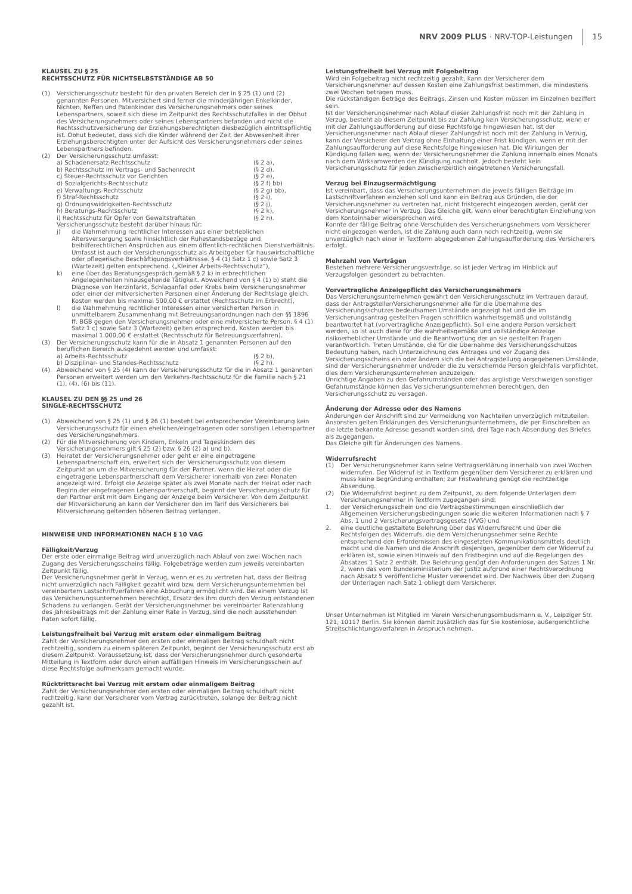NRV 2009 PLUS · NRV-TOP-Leistungen 15
KLAUSEL ZU § 25
RECHTSSCHUTZ FÜR NICHTSELBSTSTÄNDIGE AB 50
(1) Versicherungsschutz besteht für den privaten Bereich der in § 25 (1) und (2) genannten Personen. Mitversichert sind ferner die minderjährigen Enkelkinder, Nichten, Neffen und Patenkinder des Versicherungsnehmers oder seines Lebenspartners, soweit sich diese im Zeitpunkt des Rechtsschutzfalles in der Obhut des Versicherungsnehmers oder seines Lebenspartners befanden und nicht die Rechtsschutzversicherung der Erziehungsberechtigten diesbezüglich eintrittspflichtig ist. Obhut bedeutet, dass sich die Kinder während der Zeit der Abwesenheit ihrer Erziehungsberechtigten unter der Aufsicht des Versicherungsnehmers oder seines Lebenspartners befinden.
(2) Der Versicherungsschutz umfasst:
a) Schadenersatz-Rechtsschutz (§ 2 a),
b) Rechtsschutz im Vertrags- und Sachenrecht (§ 2 d).
c) Steuer-Rechtsschutz vor Gerichten (§ 2 e),
d) Sozialgerichts-Rechtsschutz (§ 2 f) bb)
e) Verwaltungs-Rechtsschutz (§ 2 g) bb),
f) Straf-Rechtsschutz (§ 2 i),
g) Ordnungswidrigkeiten-Rechtsschutz (§ 2 j),
h) Beratungs-Rechtsschutz (§ 2 k),
i) Rechtsschutz für Opfer von Gewaltstraftaten (§ 2 n).
Versicherungsschutz besteht darüber hinaus für:
j) die Wahrnehmung rechtlicher Interessen aus einer betrieblichen Altersversorgung sowie hinsichtlich der Ruhestandsbezüge und beihilferechtlichen Ansprüchen aus einem öffentlich-rechtlichen Dienstverhältnis. Umfasst ist auch der Versicherungsschutz als Arbeitgeber für hauswirtschaftliche oder pflegerische Beschäftigungsverhältnisse. § 4 (1) Satz 1 c) sowie Satz 3 (Wartezeit) gelten entsprechend. („Kleiner Arbeits-Rechtsschutz“),
k) eine über das Beratungsgespräch gemäß § 2 k) in erbrechtlichen Angelegenheiten hinausgehende Tätigkeit. Abweichend von § 4 (1) b) steht die Diagnose von Herzinfarkt, Schlaganfall oder Krebs beim Versicherungsnehmer oder einer der mitversicherten Personen einer Änderung der Rechtslage gleich. Kosten werden bis maximal 500,00 € erstattet (Rechtsschutz im Erbrecht),
l) die Wahrnehmung rechtlicher Interessen einer versicherten Person in unmittelbarem Zusammenhang mit Betreuungsanordnungen nach den §§ 1896 ff. BGB gegen den Versicherungsnehmer oder eine mitversicherte Person. § 4 (1) Satz 1 c) sowie Satz 3 (Wartezeit) gelten entsprechend. Kosten werden bis maximal 1.000,00 € erstattet (Rechtsschutz für Betreuungsverfahren).
(3) Der Versicherungsschutz kann für die in Absatz 1 genannten Personen auf den beruflichen Bereich ausgedehnt werden und umfasst:
a) Arbeits-Rechtsschutz (§ 2 b),
b) Disziplinar- und Standes-Rechtsschutz (§ 2 h).
(4) Abweichend von § 25 (4) kann der Versicherungsschutz für die in Absatz 1 genannten Personen erweitert werden um den Verkehrs-Rechtsschutz für die Familie nach § 21 (1), (4), (6) bis (11).
KLAUSEL ZU DEN §§ 25 und 26
SINGLE-RECHTSSCHUTZ
(1) Abweichend von § 25 (1) und § 26 (1) besteht bei entsprechender Vereinbarung kein Versicherungsschutz für einen ehelichen/eingetragenen oder sonstigen Lebenspartner des Versicherungsnehmers.
(2) Für die Mitversicherung von Kindern, Enkeln und Tageskindern des Versicherungsnehmers gilt § 25 (2) bzw. § 26 (2) a) und b).
(3) Heiratet der Versicherungsnehmer oder geht er eine eingetragene Lebenspartnerschaft ein, erweitert sich der Versicherungsschutz von diesem Zeitpunkt an um die Mitversicherung für den Partner, wenn die Heirat oder die eingetragene Lebenspartnerschaft dem Versicherer innerhalb von zwei Monaten angezeigt wird. Erfolgt die Anzeige später als zwei Monate nach der Heirat oder nach Beginn der eingetragenen Lebenspartnerschaft, beginnt der Versicherungsschutz für den Partner erst mit dem Eingang der Anzeige beim Versicherer. Von dem Zeitpunkt der Mitversicherung an kann der Versicherer den im Tarif des Versicherers bei Mitversicherung geltenden höheren Beitrag verlangen.
HINWEISE UND INFORMATIONEN NACH § 10 VAG
Fälligkeit/Verzug
Der erste oder einmalige Beitrag wird unverzüglich nach Ablauf von zwei Wochen nach Zugang des Versicherungsscheins fällig. Folgebeträge werden zum jeweils vereinbarten Zeitpunkt fällig.
Der Versicherungsnehmer gerät in Verzug, wenn er es zu vertreten hat, dass der Beitrag nicht unverzüglich nach Fälligkeit gezahlt wird bzw. dem Versicherungsunternehmen bei vereinbartem Lastschriftverfahren eine Abbuchung ermöglicht wird. Bei einem Verzug ist das Versicherungsunternehmen berechtigt, Ersatz des ihm durch den Verzug entstandenen Schadens zu verlangen. Gerät der Versicherungsnehmer bei vereinbarter Ratenzahlung des Jahresbeitrags mit der Zahlung einer Rate in Verzug, sind die noch ausstehenden Raten sofort fällig.
Leistungsfreiheit bei Verzug mit erstem oder einmaligem Beitrag
Zahlt der Versicherungsnehmer den ersten oder einmaligen Beitrag schuldhaft nicht rechtzeitig, sondern zu einem späteren Zeitpunkt, beginnt der Versicherungsschutz erst ab diesem Zeitpunkt. Voraussetzung ist, dass der Versicherungsnehmer durch gesonderte Mitteilung in Textform oder durch einen auffälligen Hinweis im Versicherungsschein auf diese Rechtsfolge aufmerksam gemacht wurde.
Rücktrittsrecht bei Verzug mit erstem oder einmaligem Beitrag
Zahlt der Versicherungsnehmer den ersten oder einmaligen Beitrag schuldhaft nicht rechtzeitig, kann der Versicherer vom Vertrag zurücktreten, solange der Beitrag nicht gezahlt ist.
Leistungsfreiheit bei Verzug mit Folgebeitrag
Wird ein Folgebeitrag nicht rechtzeitig gezahlt, kann der Versicherer dem Versicherungsnehmer auf dessen Kosten eine Zahlungsfrist bestimmen, die mindestens zwei Wochen betragen muss.
Die rückständigen Beträge des Beitrags, Zinsen und Kosten müssen im Einzelnen beziffert sein.
Ist der Versicherungsnehmer nach Ablauf dieser Zahlungsfrist noch mit der Zahlung in Verzug, besteht ab diesem Zeitpunkt bis zur Zahlung kein Versicherungsschutz, wenn er mit der Zahlungsaufforderung auf diese Rechtsfolge hingewiesen hat. Ist der Versicherungsnehmer nach Ablauf dieser Zahlungsfrist noch mit der Zahlung in Verzug, kann der Versicherer den Vertrag ohne Einhaltung einer Frist kündigen, wenn er mit der Zahlungsaufforderung auf diese Rechtsfolge hingewiesen hat. Die Wirkungen der Kündigung fallen weg, wenn der Versicherungsnehmer die Zahlung innerhalb eines Monats nach dem Wirksamwerden der Kündigung nachholt. Jedoch besteht kein Versicherungsschutz für jeden zwischenzeitlich eingetretenen Versicherungsfall.
Verzug bei Einzugsermächtigung
Ist vereinbart, dass das Versicherungsunternehmen die jeweils fälligen Beiträge im Lastschriftverfahren einziehen soll und kann ein Beitrag aus Gründen, die der Versicherungsnehmer zu vertreten hat, nicht fristgerecht eingezogen werden, gerät der Versicherungsnehmer in Verzug. Das Gleiche gilt, wenn einer berechtigten Einziehung von dem Kontoinhaber widersprochen wird.
Konnte der fällige Beitrag ohne Verschulden des Versicherungsnehmers vom Versicherer nicht eingezogen werden, ist die Zahlung auch dann noch rechtzeitig, wenn sie unverzüglich nach einer in Textform abgegebenen Zahlungsaufforderung des Versicherers erfolgt.
Mehrzahl von Verträgen
Bestehen mehrere Versicherungsverträge, so ist jeder Vertrag im Hinblick auf Verzugsfolgen gesondert zu betrachten.
Vorvertragliche Anzeigepflicht des Versicherungsnehmers
Das Versicherungsunternehmen gewährt den Versicherungsschutz im Vertrauen darauf, dass der Antragsteller/Versicherungsnehmer alle für die Übernahme des Versicherungsschutzes bedeutsamen Umstände angezeigt hat und die im Versicherungsantrag gestellten Fragen schriftlich wahrheitsgemäß und vollständig beantwortet hat (vorvertragliche Anzeigepflicht). Soll eine andere Person versichert werden, so ist auch diese für die wahrheitsgemäße und vollständige Anzeige risikoerheblicher Umstände und die Beantwortung der an sie gestellten Fragen verantwortlich. Treten Umstände, die für die Übernahme des Versicherungsschutzes Bedeutung haben, nach Unterzeichnung des Antrages und vor Zugang des Versicherungsscheins ein oder ändern sich die bei Antragstellung angegebenen Umstände, sind der Versicherungsnehmer und/oder die zu versichernde Person gleichfalls verpflichtet, dies dem Versicherungsunternehmen anzuzeigen.
Unrichtige Angaben zu den Gefahrumständen oder das arglistige Verschweigen sonstiger Gefahrumstände können das Versicherungsunternehmen berechtigen, den Versicherungsschutz zu versagen.
Änderung der Adresse oder des Namens
Änderungen der Anschrift sind zur Vermeidung von Nachteilen unverzüglich mitzuteilen. Ansonsten gelten Erklärungen des Versicherungsunternehmens, die per Einschreiben an die letzte bekannte Adresse gesandt worden sind, drei Tage nach Absendung des Briefes als zugegangen.
Das Gleiche gilt für Änderungen des Namens.
Widerrufsrecht
(1) Der Versicherungsnehmer kann seine Vertragserklärung innerhalb von zwei Wochen widerrufen. Der Widerruf ist in Textform gegenüber dem Versicherer zu erklären und muss keine Begründung enthalten; zur Fristwahrung genügt die rechtzeitige Absendung.
(2) Die Widerrufsfrist beginnt zu dem Zeitpunkt, zu dem folgende Unterlagen dem Versicherungsnehmer in Textform zugegangen sind:
1. der Versicherungsschein und die Vertragsbestimmungen einschließlich der Allgemeinen Versicherungsbedingungen sowie die weiteren Informationen nach § 7 Abs. 1 und 2 Versicherungsvertragsgesetz (VVG) und
2. eine deutliche gestaltete Belehrung über das Widerrufsrecht und über die Rechtsfolgen des Widerrufs, die dem Versicherungsnehmer seine Rechte entsprechend den Erfordernissen des eingesetzten Kommunikationsmittels deutlich macht und die Namen und die Anschrift desjenigen, gegenüber dem der Widerruf zu erklären ist, sowie einen Hinweis auf den Fristbeginn und auf die Regelungen des Absatzes 1 Satz 2 enthält. Die Belehrung genügt den Anforderungen des Satzes 1 Nr. 2, wenn das vom Bundesministerium der Justiz aufgrund einer Rechtsverordnung nach Absatz 5 veröffentliche Muster verwendet wird. Der Nachweis über den Zugang der Unterlagen nach Satz 1 obliegt dem Versicherer.
Unser Unternehmen ist Mitglied im Verein Versicherungsombudsmann e. V., Leipziger Str. 121, 10117 Berlin. Sie können damit zusätzlich das für Sie kostenlose, außergerichtliche Streitschlichtungsverfahren in Anspruch nehmen.